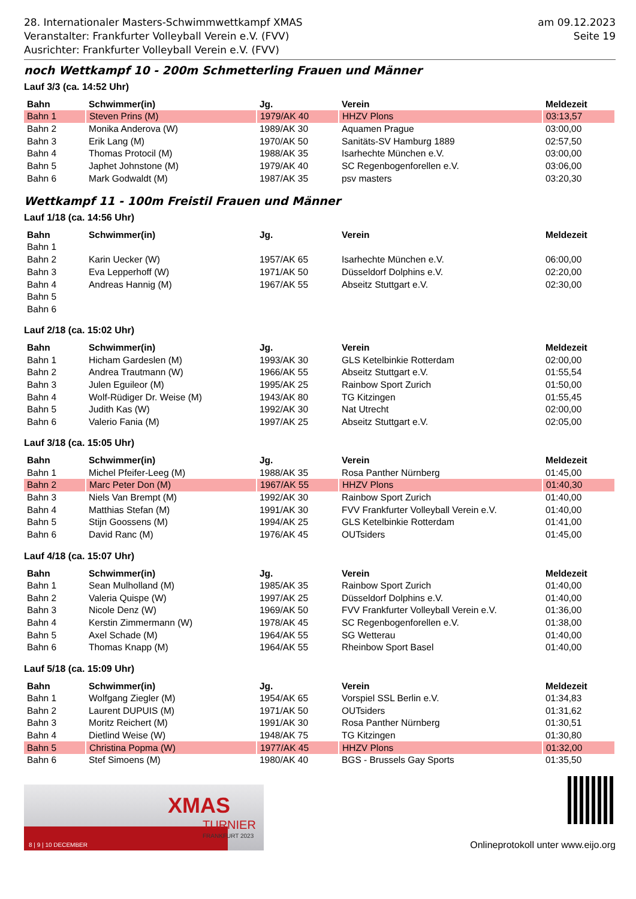28. Internationaler Masters-Schwimmwettkampf XMAS
Veranstalter: Frankfurter Volleyball Verein e.V. (FVV)
Ausrichter: Frankfurter Volleyball Verein e.V. (FVV)
am 09.12.2023
Seite 19
noch Wettkampf 10 - 200m Schmetterling Frauen und Männer
Lauf 3/3 (ca. 14:52 Uhr)
| Bahn | Schwimmer(in) | Jg. | Verein | Meldezeit |
| --- | --- | --- | --- | --- |
| Bahn 1 | Steven Prins (M) | 1979/AK 40 | HHZV Plons | 03:13,57 |
| Bahn 2 | Monika Anderova (W) | 1989/AK 30 | Aquamen Prague | 03:00,00 |
| Bahn 3 | Erik Lang (M) | 1970/AK 50 | Sanitäts-SV Hamburg 1889 | 02:57,50 |
| Bahn 4 | Thomas Protocil (M) | 1988/AK 35 | Isarhechte München e.V. | 03:00,00 |
| Bahn 5 | Japhet Johnstone (M) | 1979/AK 40 | SC Regenbogenforellen e.V. | 03:06,00 |
| Bahn 6 | Mark Godwaldt (M) | 1987/AK 35 | psv masters | 03:20,30 |
Wettkampf 11 - 100m Freistil Frauen und Männer
Lauf 1/18 (ca. 14:56 Uhr)
| Bahn | Schwimmer(in) | Jg. | Verein | Meldezeit |
| --- | --- | --- | --- | --- |
| Bahn 1 | | | | |
| Bahn 2 | Karin Uecker (W) | 1957/AK 65 | Isarhechte München e.V. | 06:00,00 |
| Bahn 3 | Eva Lepperhoff (W) | 1971/AK 50 | Düsseldorf Dolphins e.V. | 02:20,00 |
| Bahn 4 | Andreas Hannig (M) | 1967/AK 55 | Abseitz Stuttgart e.V. | 02:30,00 |
| Bahn 5 | | | | |
| Bahn 6 | | | | |
Lauf 2/18 (ca. 15:02 Uhr)
| Bahn | Schwimmer(in) | Jg. | Verein | Meldezeit |
| --- | --- | --- | --- | --- |
| Bahn 1 | Hicham Gardeslen (M) | 1993/AK 30 | GLS Ketelbinkie Rotterdam | 02:00,00 |
| Bahn 2 | Andrea Trautmann (W) | 1966/AK 55 | Abseitz Stuttgart e.V. | 01:55,54 |
| Bahn 3 | Julen Eguileor (M) | 1995/AK 25 | Rainbow Sport Zurich | 01:50,00 |
| Bahn 4 | Wolf-Rüdiger Dr. Weise (M) | 1943/AK 80 | TG Kitzingen | 01:55,45 |
| Bahn 5 | Judith Kas (W) | 1992/AK 30 | Nat Utrecht | 02:00,00 |
| Bahn 6 | Valerio Fania (M) | 1997/AK 25 | Abseitz Stuttgart e.V. | 02:05,00 |
Lauf 3/18 (ca. 15:05 Uhr)
| Bahn | Schwimmer(in) | Jg. | Verein | Meldezeit |
| --- | --- | --- | --- | --- |
| Bahn 1 | Michel Pfeifer-Leeg (M) | 1988/AK 35 | Rosa Panther Nürnberg | 01:45,00 |
| Bahn 2 | Marc Peter Don (M) | 1967/AK 55 | HHZV Plons | 01:40,30 |
| Bahn 3 | Niels Van Brempt (M) | 1992/AK 30 | Rainbow Sport Zurich | 01:40,00 |
| Bahn 4 | Matthias Stefan (M) | 1991/AK 30 | FVV Frankfurter Volleyball Verein e.V. | 01:40,00 |
| Bahn 5 | Stijn Goossens (M) | 1994/AK 25 | GLS Ketelbinkie Rotterdam | 01:41,00 |
| Bahn 6 | David Ranc (M) | 1976/AK 45 | OUTsiders | 01:45,00 |
Lauf 4/18 (ca. 15:07 Uhr)
| Bahn | Schwimmer(in) | Jg. | Verein | Meldezeit |
| --- | --- | --- | --- | --- |
| Bahn 1 | Sean Mulholland (M) | 1985/AK 35 | Rainbow Sport Zurich | 01:40,00 |
| Bahn 2 | Valeria Quispe (W) | 1997/AK 25 | Düsseldorf Dolphins e.V. | 01:40,00 |
| Bahn 3 | Nicole Denz (W) | 1969/AK 50 | FVV Frankfurter Volleyball Verein e.V. | 01:36,00 |
| Bahn 4 | Kerstin Zimmermann (W) | 1978/AK 45 | SC Regenbogenforellen e.V. | 01:38,00 |
| Bahn 5 | Axel Schade (M) | 1964/AK 55 | SG Wetterau | 01:40,00 |
| Bahn 6 | Thomas Knapp (M) | 1964/AK 55 | Rheinbow Sport Basel | 01:40,00 |
Lauf 5/18 (ca. 15:09 Uhr)
| Bahn | Schwimmer(in) | Jg. | Verein | Meldezeit |
| --- | --- | --- | --- | --- |
| Bahn 1 | Wolfgang Ziegler (M) | 1954/AK 65 | Vorspiel SSL Berlin e.V. | 01:34,83 |
| Bahn 2 | Laurent DUPUIS (M) | 1971/AK 50 | OUTsiders | 01:31,62 |
| Bahn 3 | Moritz Reichert (M) | 1991/AK 30 | Rosa Panther Nürnberg | 01:30,51 |
| Bahn 4 | Dietlind Weise (W) | 1948/AK 75 | TG Kitzingen | 01:30,80 |
| Bahn 5 | Christina Popma (W) | 1977/AK 45 | HHZV Plons | 01:32,00 |
| Bahn 6 | Stef Simoens (M) | 1980/AK 40 | BGS - Brussels Gay Sports | 01:35,50 |
XMAS
TURNIER
FRANKFURT 2023
8 | 9 | 10 DECEMBER
Onlineprotokoll unter www.eijo.org